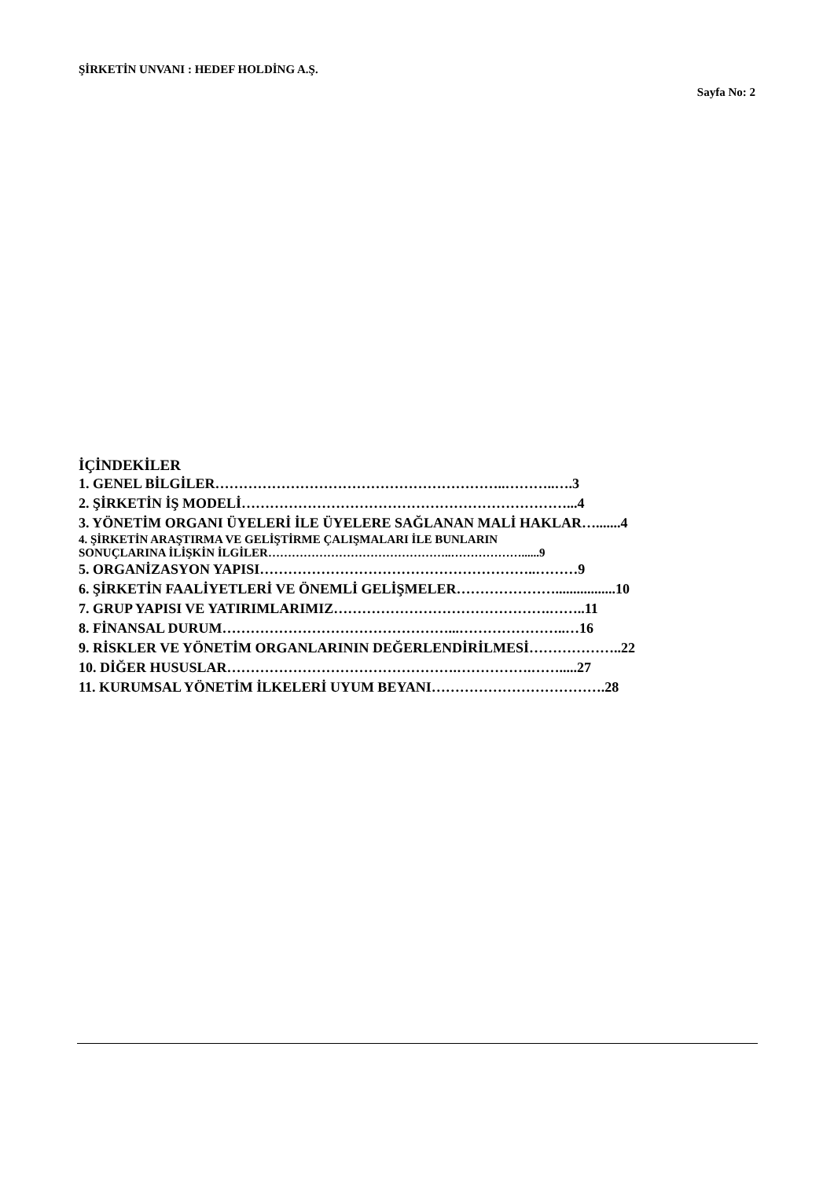ŞİRKETİN UNVANI : HEDEF HOLDİNG A.Ş.
Sayfa No: 2
İÇİNDEKİLER
1. GENEL BİLGİLER……………………………………………………..………..….3
2. ŞİRKETİN İŞ MODELİ……………………………………………………………...4
3. YÖNETİM ORGANI ÜYELERİ İLE ÜYELERE SAĞLANAN MALİ HAKLAR….......4
4. ŞİRKETİN ARAŞTIRMA VE GELİŞTİRME ÇALIŞMALARI İLE BUNLARIN
SONUÇLARINA İLİŞKİN İLGİLER………………………………………..………………......9
5. ORGANİZASYON YAPISI…………………………………………………..………9
6. ŞİRKETİN FAALİYETLERİ VE ÖNEMLİ GELİŞMELER………………….................10
7. GRUP YAPISI VE YATIRIMLARIMIZ……………………………………….……..11
8. FİNANSAL DURUM…………………………………………...…………………..…16
9. RİSKLER VE YÖNETİM ORGANLARININ DEĞERLENDİRİLMESİ………………..22
10. DİĞER HUSUSLAR………………………………………….…………….…….....27
11. KURUMSAL YÖNETİM İLKELERİ UYUM BEYANI……………………………….28